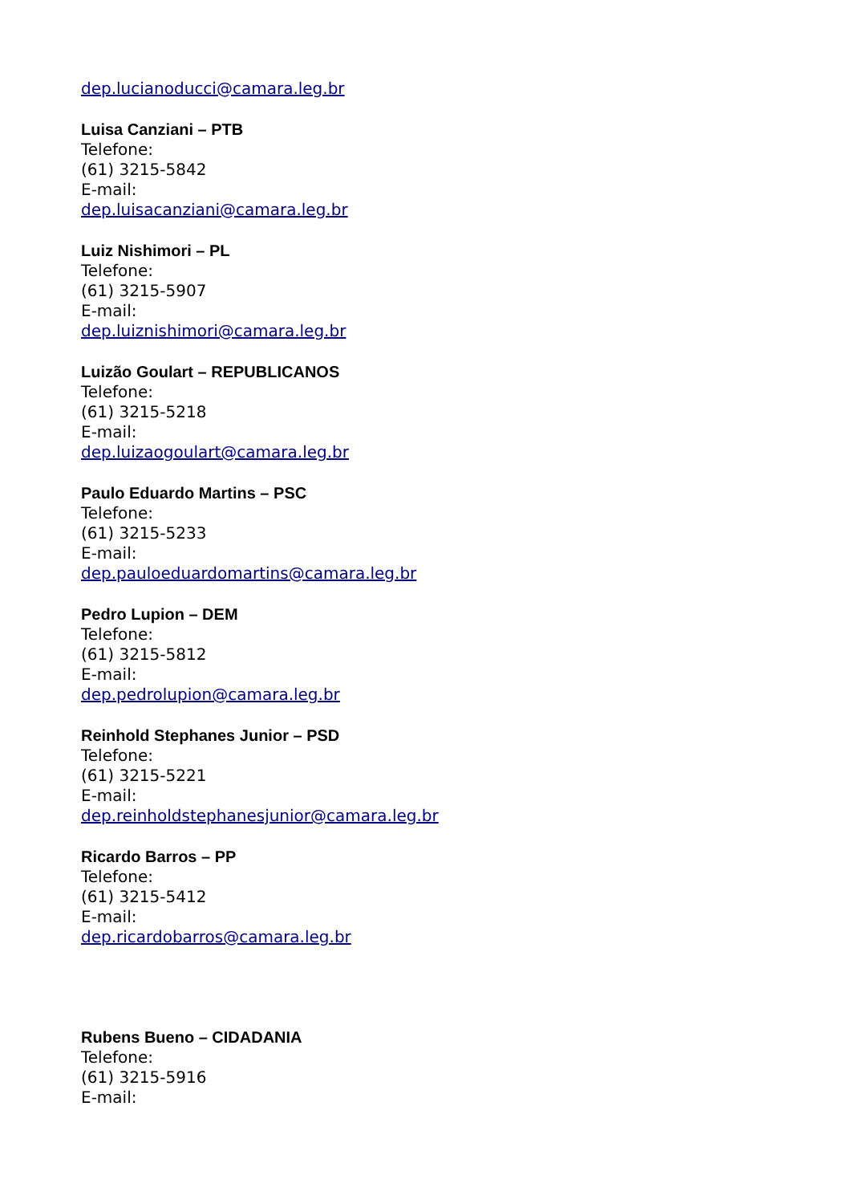dep.lucianoducci@camara.leg.br
Luisa Canziani – PTB
Telefone:
(61) 3215-5842
E-mail:
dep.luisacanziani@camara.leg.br
Luiz Nishimori – PL
Telefone:
(61) 3215-5907
E-mail:
dep.luiznishimori@camara.leg.br
Luizão Goulart – REPUBLICANOS
Telefone:
(61) 3215-5218
E-mail:
dep.luizaogoulart@camara.leg.br
Paulo Eduardo Martins – PSC
Telefone:
(61) 3215-5233
E-mail:
dep.pauloeduardomartins@camara.leg.br
Pedro Lupion – DEM
Telefone:
(61) 3215-5812
E-mail:
dep.pedrolupion@camara.leg.br
Reinhold Stephanes Junior – PSD
Telefone:
(61) 3215-5221
E-mail:
dep.reinholdstephanesjunior@camara.leg.br
Ricardo Barros – PP
Telefone:
(61) 3215-5412
E-mail:
dep.ricardobarros@camara.leg.br
Rubens Bueno – CIDADANIA
Telefone:
(61) 3215-5916
E-mail: